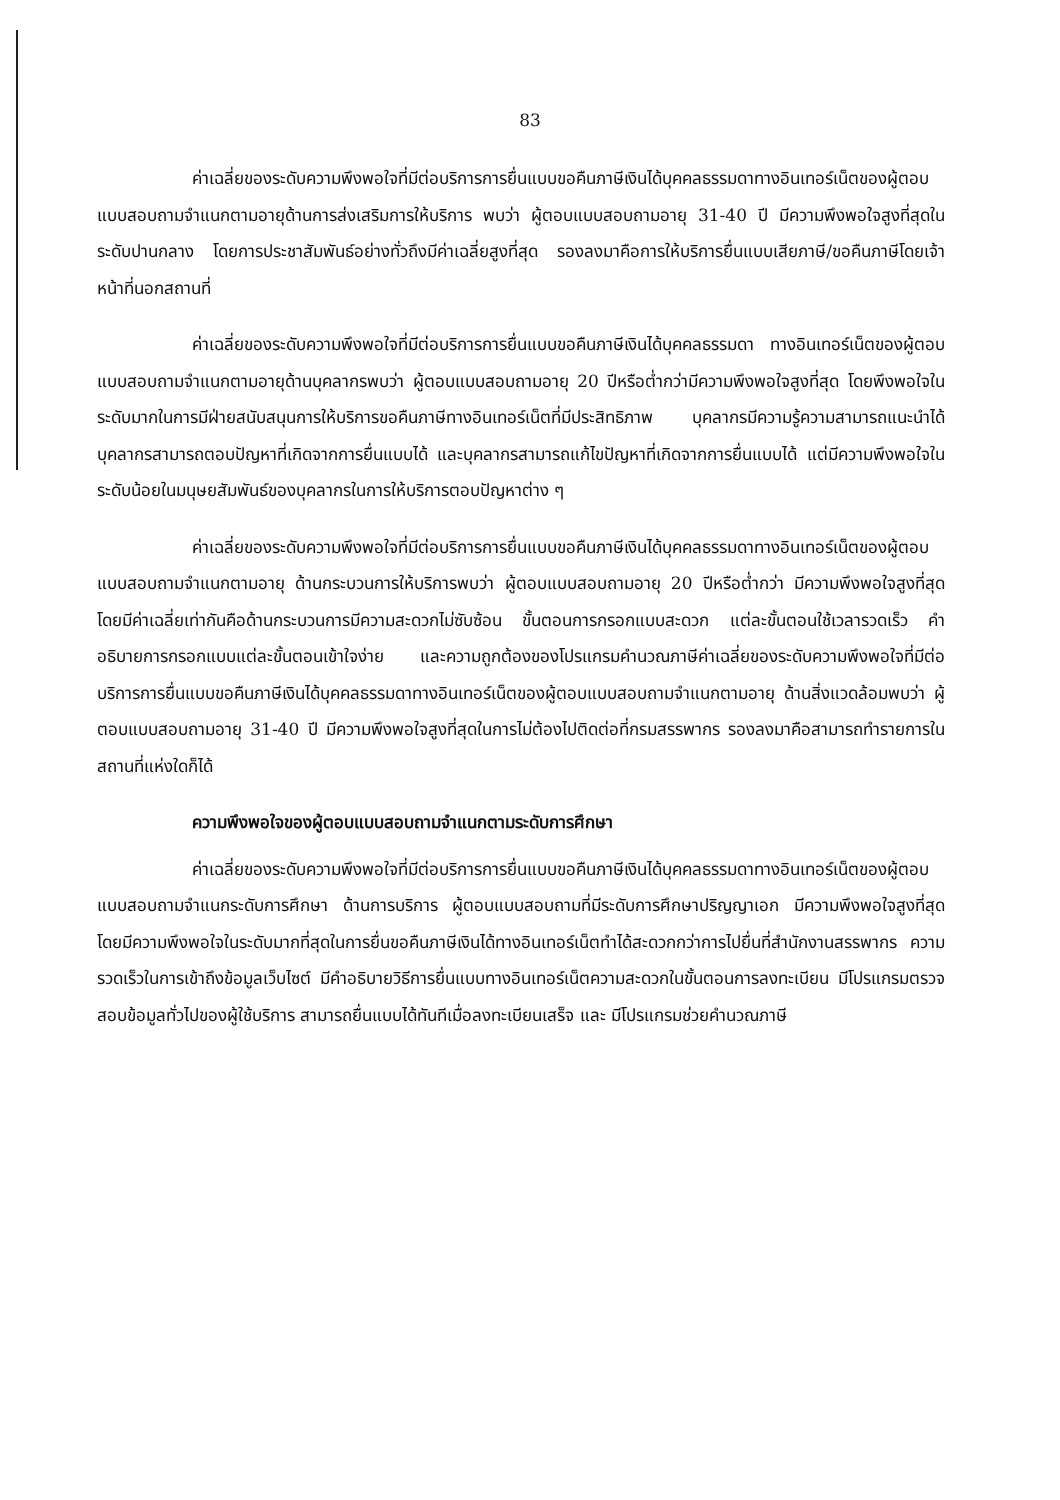83
ค่าเฉลี่ยของระดับความพึงพอใจที่มีต่อบริการการยื่นแบบขอคืนภาษีเงินได้บุคคลธรรมดาทางอินเทอร์เน็ตของผู้ตอบแบบสอบถามจำแนกตามอายุด้านการส่งเสริมการให้บริการ พบว่า ผู้ตอบแบบสอบถามอายุ 31-40 ปี มีความพึงพอใจสูงที่สุดในระดับปานกลาง โดยการประชาสัมพันธ์อย่างทั่วถึงมีค่าเฉลี่ยสูงที่สุด รองลงมาคือการให้บริการยื่นแบบเสียภาษี/ขอคืนภาษีโดยเจ้าหน้าที่นอกสถานที่
ค่าเฉลี่ยของระดับความพึงพอใจที่มีต่อบริการการยื่นแบบขอคืนภาษีเงินได้บุคคลธรรมดา ทางอินเทอร์เน็ตของผู้ตอบแบบสอบถามจำแนกตามอายุด้านบุคลากรพบว่า ผู้ตอบแบบสอบถามอายุ 20 ปีหรือต่ำกว่ามีความพึงพอใจสูงที่สุด โดยพึงพอใจในระดับมากในการมีฝ่ายสนับสนุนการให้บริการขอคืนภาษีทางอินเทอร์เน็ตที่มีประสิทธิภาพ บุคลากรมีความรู้ความสามารถแนะนำได้ บุคลากรสามารถตอบปัญหาที่เกิดจากการยื่นแบบได้ และบุคลากรสามารถแก้ไขปัญหาที่เกิดจากการยื่นแบบได้ แต่มีความพึงพอใจในระดับน้อยในมนุษยสัมพันธ์ของบุคลากรในการให้บริการตอบปัญหาต่าง ๆ
ค่าเฉลี่ยของระดับความพึงพอใจที่มีต่อบริการการยื่นแบบขอคืนภาษีเงินได้บุคคลธรรมดาทางอินเทอร์เน็ตของผู้ตอบแบบสอบถามจำแนกตามอายุ ด้านกระบวนการให้บริการพบว่า ผู้ตอบแบบสอบถามอายุ 20 ปีหรือต่ำกว่า มีความพึงพอใจสูงที่สุด โดยมีค่าเฉลี่ยเท่ากันคือด้านกระบวนการมีความสะดวกไม่ซับซ้อน ขั้นตอนการกรอกแบบสะดวก แต่ละขั้นตอนใช้เวลารวดเร็ว คำอธิบายการกรอกแบบแต่ละขั้นตอนเข้าใจง่าย และความถูกต้องของโปรแกรมคำนวณภาษีค่าเฉลี่ยของระดับความพึงพอใจที่มีต่อบริการการยื่นแบบขอคืนภาษีเงินได้บุคคลธรรมดาทางอินเทอร์เน็ตของผู้ตอบแบบสอบถามจำแนกตามอายุ ด้านสิ่งแวดล้อมพบว่า ผู้ตอบแบบสอบถามอายุ 31-40 ปี มีความพึงพอใจสูงที่สุดในการไม่ต้องไปติดต่อที่กรมสรรพากร รองลงมาคือสามารถทำรายการในสถานที่แห่งใดก็ได้
ความพึงพอใจของผู้ตอบแบบสอบถามจำแนกตามระดับการศึกษา
ค่าเฉลี่ยของระดับความพึงพอใจที่มีต่อบริการการยื่นแบบขอคืนภาษีเงินได้บุคคลธรรมดาทางอินเทอร์เน็ตของผู้ตอบแบบสอบถามจำแนกระดับการศึกษา ด้านการบริการ ผู้ตอบแบบสอบถามที่มีระดับการศึกษาปริญญาเอก มีความพึงพอใจสูงที่สุด โดยมีความพึงพอใจในระดับมากที่สุดในการยื่นขอคืนภาษีเงินได้ทางอินเทอร์เน็ตทำได้สะดวกกว่าการไปยื่นที่สำนักงานสรรพากร ความรวดเร็วในการเข้าถึงข้อมูลเว็บไซต์ มีคำอธิบายวิธีการยื่นแบบทางอินเทอร์เน็ตความสะดวกในขั้นตอนการลงทะเบียน มีโปรแกรมตรวจสอบข้อมูลทั่วไปของผู้ใช้บริการ สามารถยื่นแบบได้ทันทีเมื่อลงทะเบียนเสร็จ และ มีโปรแกรมช่วยคำนวณภาษี